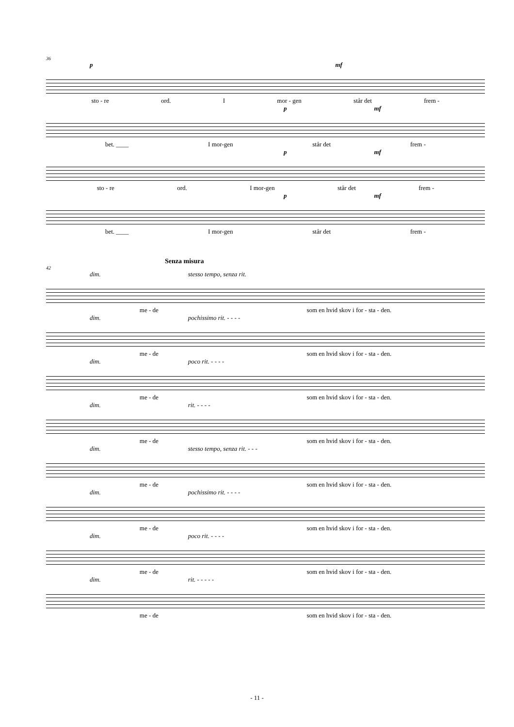36
p mf
sto - re ord. I mor - gen står det frem -
p mf
bet. ____ I mor-gen står det frem -
p mf
sto - re ord. I mor-gen står det frem -
p mf
bet. ____ I mor-gen står det frem -
Senza misura
42
dim. stesso tempo, senza rit.
me - de som en hvid skov i for - sta - den.
dim. pochissimo rit. - - - -
me - de som en hvid skov i for - sta - den.
dim. poco rit. - - - -
me - de som en hvid skov i for - sta - den.
dim. rit. - - - -
me - de som en hvid skov i for - sta - den.
dim. stesso tempo, senza rit. - - -
me - de som en hvid skov i for - sta - den.
dim. pochissimo rit. - - - -
me - de som en hvid skov i for - sta - den.
dim. poco rit. - - - -
me - de som en hvid skov i for - sta - den.
dim. rit. - - - - -
me - de som en hvid skov i for - sta - den.
- 11 -